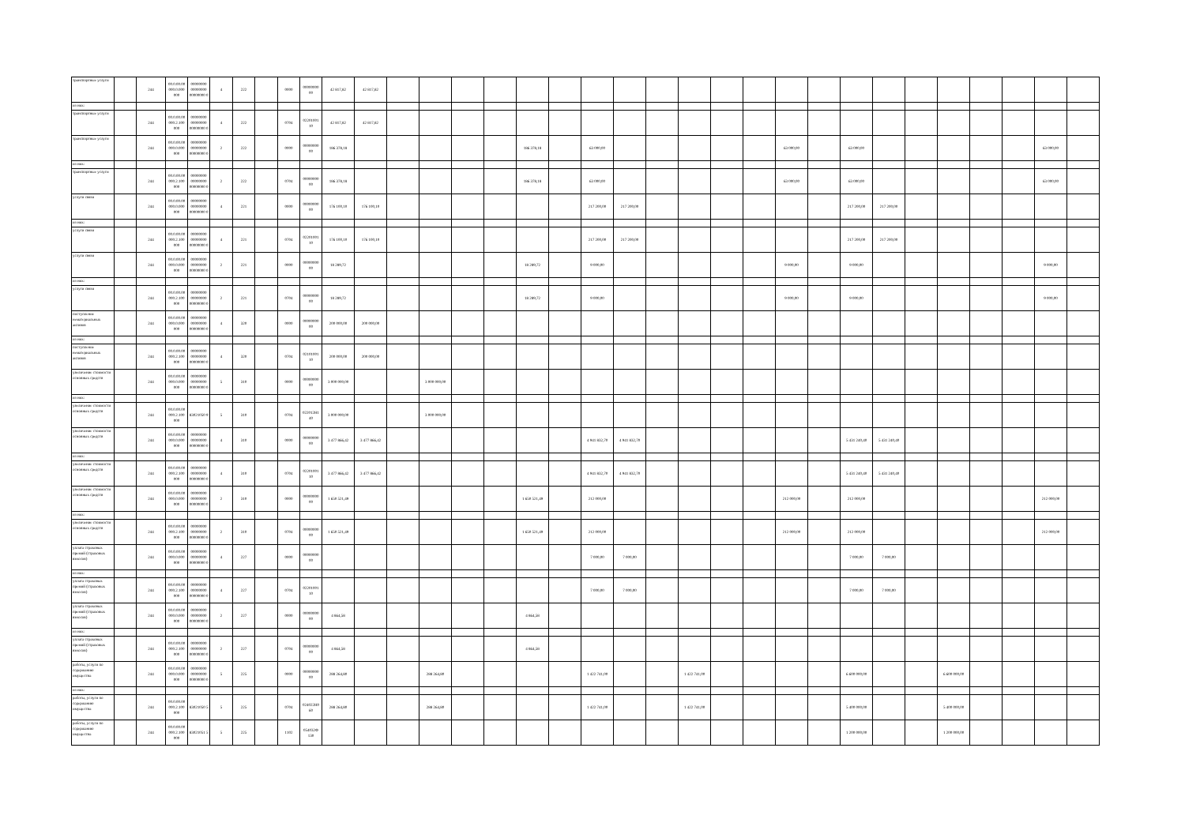| транспортные услуги | | 244 | 00.0.00.00 000.0.000 000 | 00000000 00000000 00000000 0 | 4 | 222 | | 0000 | 00000000 00 | 42 817,82 | 42 817,82 | | | | | | | | | | | | | | | | | | | | | | |
| из них: | | | | | | | | | | | | | | | | | | | | | | | | | | | | | | | | | |
| транспортные услуги | | 244 | 00.0.00.00 000.2.100 000 | 00000000 00000000 00000000 0 | 4 | 222 | | 0704 | 02201001 10 | 42 817,82 | 42 817,82 | | | | | | | | | | | | | | | | | | | | | | |
| транспортные услуги | | 244 | 00.0.00.00 000.0.000 000 | 00000000 00000000 00000000 0 | 2 | 222 | | 0000 | 00000000 00 | 186 378,18 | | | | | | 186 378,18 | | 63 000,00 | | | | | | 63 000,00 | | 63 000,00 | | | | | | 63 000,00 | |
| из них: | | | | | | | | | | | | | | | | | | | | | | | | | | | | | | | | | |
| транспортные услуги | | 244 | 00.0.00.00 000.2.100 000 | 00000000 00000000 00000000 0 | 2 | 222 | | 0704 | 00000000 00 | 186 378,18 | | | | | | 186 378,18 | | 63 000,00 | | | | | | 63 000,00 | | 63 000,00 | | | | | | 63 000,00 | |
| услуги связи | | 244 | 00.0.00.00 000.0.000 000 | 00000000 00000000 00000000 0 | 4 | 221 | | 0000 | 00000000 00 | 176 100,10 | 176 100,10 | | | | | | | 217 200,00 | 217 200,00 | | | | | | | 217 200,00 | 217 200,00 | | | | | | |
| из них: | | | | | | | | | | | | | | | | | | | | | | | | | | | | | | | | | |
| услуги связи | | 244 | 00.0.00.00 000.2.100 000 | 00000000 00000000 00000000 0 | 4 | 221 | | 0704 | 02201001 10 | 176 100,10 | 176 100,10 | | | | | | | 217 200,00 | 217 200,00 | | | | | | | 217 200,00 | 217 200,00 | | | | | | |
| услуги связи | | 244 | 00.0.00.00 000.0.000 000 | 00000000 00000000 00000000 0 | 2 | 221 | | 0000 | 00000000 00 | 18 289,72 | | | | | | 18 289,72 | | 9 000,00 | | | | | | 9 000,00 | | 9 000,00 | | | | | | 9 000,00 | |
| из них: | | | | | | | | | | | | | | | | | | | | | | | | | | | | | | | | | |
| услуги связи | | 244 | 00.0.00.00 000.2.100 000 | 00000000 00000000 00000000 0 | 2 | 221 | | 0704 | 00000000 00 | 18 289,72 | | | | | | 18 289,72 | | 9 000,00 | | | | | | 9 000,00 | | 9 000,00 | | | | | | 9 000,00 | |
| поступление нематериальных активов | | 244 | 00.0.00.00 000.0.000 000 | 00000000 00000000 00000000 0 | 4 | 320 | | 0000 | 00000000 00 | 200 000,00 | 200 000,00 | | | | | | | | | | | | | | | | | | | | | | |
| из них: | | | | | | | | | | | | | | | | | | | | | | | | | | | | | | | | | |
| поступление нематериальных активов | | 244 | 00.0.00.00 000.2.100 000 | 00000000 00000000 00000000 0 | 4 | 320 | | 0704 | 02101001 10 | 200 000,00 | 200 000,00 | | | | | | | | | | | | | | | | | | | | | | |
| увеличение стоимости основных средств | | 244 | 00.0.00.00 000.0.000 000 | 00000000 00000000 00000000 0 | 5 | 310 | | 0000 | 00000000 00 | 3 000 000,00 | | | 3 000 000,00 | | | | | | | | | | | | | | | | | | | | |
| из них: | | | | | | | | | | | | | | | | | | | | | | | | | | | | | | | | | |
| увеличение стоимости основных средств | | 244 | 00.0.00.00 000.2.100 000 | 83021050 9 | 5 | 310 | | 0704 | 022012H1 40 | 3 000 000,00 | | | 3 000 000,00 | | | | | | | | | | | | | | | | | | | | |
| увеличение стоимости основных средств | | 244 | 00.0.00.00 000.0.000 000 | 00000000 00000000 00000000 0 | 4 | 310 | | 0000 | 00000000 00 | 3 477 866,42 | 3 477 866,42 | | | | | | | 4 941 832,70 | 4 941 832,70 | | | | | | | 5 431 240,40 | 5 431 240,40 | | | | | | |
| из них: | | | | | | | | | | | | | | | | | | | | | | | | | | | | | | | | | |
| увеличение стоимости основных средств | | 244 | 00.0.00.00 000.2.100 000 | 00000000 00000000 00000000 0 | 4 | 310 | | 0704 | 02201001 10 | 3 477 866,42 | 3 477 866,42 | | | | | | | 4 941 832,70 | 4 941 832,70 | | | | | | | 5 431 240,40 | 5 431 240,40 | | | | | | |
| увеличение стоимости основных средств | | 244 | 00.0.00.00 000.0.000 000 | 00000000 00000000 00000000 0 | 2 | 310 | | 0000 | 00000000 00 | 1 650 521,49 | | | | | | 1 650 521,49 | | 212 000,00 | | | | | | 212 000,00 | | 212 000,00 | | | | | | 212 000,00 | |
| из них: | | | | | | | | | | | | | | | | | | | | | | | | | | | | | | | | | |
| увеличение стоимости основных средств | | 244 | 00.0.00.00 000.2.100 000 | 00000000 00000000 00000000 0 | 2 | 310 | | 0704 | 00000000 00 | 1 650 521,49 | | | | | | 1 650 521,49 | | 212 000,00 | | | | | | 212 000,00 | | 212 000,00 | | | | | | 212 000,00 | |
| уплата страховых премий (страховых взносов) | | 244 | 00.0.00.00 000.0.000 000 | 00000000 00000000 00000000 0 | 4 | 227 | | 0000 | 00000000 00 | | | | | | | | | 7 000,00 | 7 000,00 | | | | | | | 7 000,00 | 7 000,00 | | | | | | |
| из них: | | | | | | | | | | | | | | | | | | | | | | | | | | | | | | | | | |
| уплата страховых премий (страховых взносов) | | 244 | 00.0.00.00 000.2.100 000 | 00000000 00000000 00000000 0 | 4 | 227 | | 0704 | 02201001 10 | | | | | | | | | 7 000,00 | 7 000,00 | | | | | | | 7 000,00 | 7 000,00 | | | | | | |
| уплата страховых премий (страховых взносов) | | 244 | 00.0.00.00 000.0.000 000 | 00000000 00000000 00000000 0 | 2 | 227 | | 0000 | 00000000 00 | 4 864,58 | | | | | | 4 864,58 | | | | | | | | | | | | | | | | | |
| из них: | | | | | | | | | | | | | | | | | | | | | | | | | | | | | | | | | |
| уплата страховых премий (страховых взносов) | | 244 | 00.0.00.00 000.2.100 000 | 00000000 00000000 00000000 0 | 2 | 227 | | 0704 | 00000000 00 | 4 864,58 | | | | | | 4 864,58 | | | | | | | | | | | | | | | | | |
| работы, услуги по содержанию имущества | | 244 | 00.0.00.00 000.0.000 000 | 00000000 00000000 00000000 0 | 5 | 225 | | 0000 | 00000000 00 | 288 264,80 | | | 288 264,80 | | | | | 1 422 741,00 | | | 1 422 741,00 | | | | | 6 600 000,00 | | | 6 600 000,00 | | | | |
| из них: | | | | | | | | | | | | | | | | | | | | | | | | | | | | | | | | | |
| работы, услуги по содержанию имущества | | 244 | 00.0.00.00 000.2.100 000 | 83021050 5 | 5 | 225 | | 0704 | 024022H0 60 | 288 264,80 | | | 288 264,80 | | | | | 1 422 741,00 | | | 1 422 741,00 | | | | | 5 400 000,00 | | | 5 400 000,00 | | | | |
| работы, услуги по содержанию имущества | | 244 | 00.0.00.00 000.2.100 000 | 83021051 5 | 5 | 225 | | 1102 | 054032Ф 130 | | | | | | | | | | | | | | | | | 1 200 000,00 | | | 1 200 000,00 | | | | |